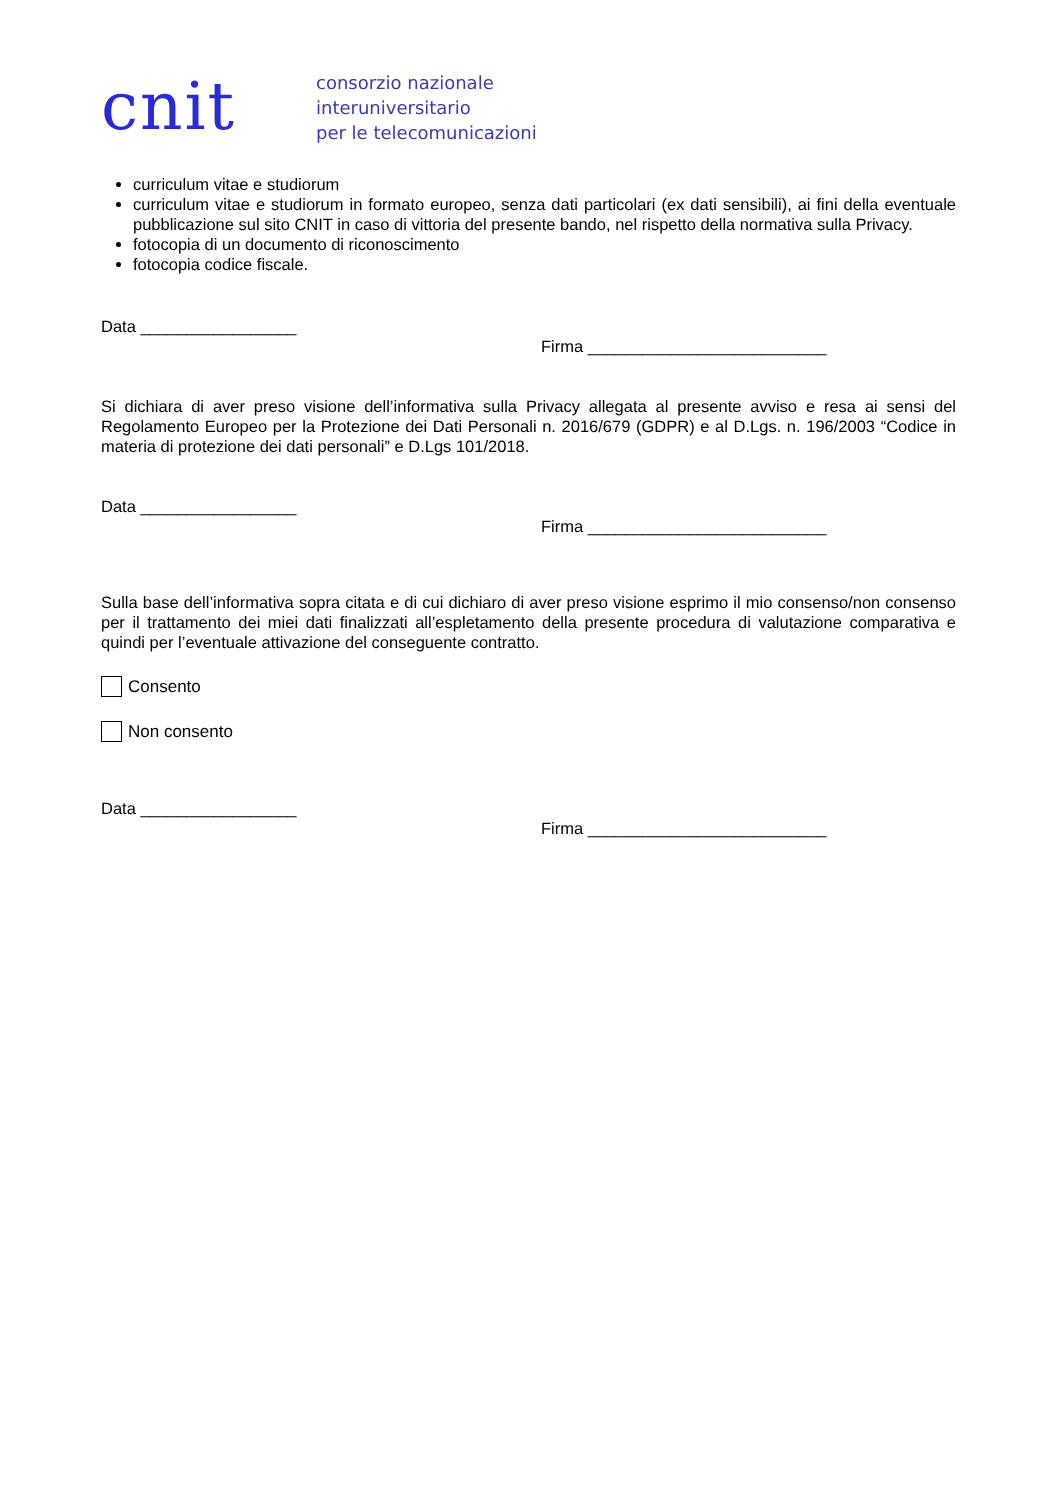cnit
consorzio nazionale
interuniversitario
per le telecomunicazioni
curriculum vitae e studiorum
curriculum vitae e studiorum in formato europeo, senza dati particolari (ex dati sensibili), ai fini della eventuale pubblicazione sul sito CNIT in caso di vittoria del presente bando, nel rispetto della normativa sulla Privacy.
fotocopia di un documento di riconoscimento
fotocopia codice fiscale.
Data _________________
Firma __________________________
Si dichiara di aver preso visione dell’informativa sulla Privacy allegata al presente avviso e resa ai sensi del Regolamento Europeo per la Protezione dei Dati Personali n. 2016/679 (GDPR) e al D.Lgs. n. 196/2003 “Codice in materia di protezione dei dati personali” e D.Lgs 101/2018.
Data _________________
Firma __________________________
Sulla base dell’informativa sopra citata e di cui dichiaro di aver preso visione esprimo il mio consenso/non consenso per il trattamento dei miei dati finalizzati all’espletamento della presente procedura di valutazione comparativa e quindi per l’eventuale attivazione del conseguente contratto.
Consento
Non consento
Data _________________
Firma __________________________